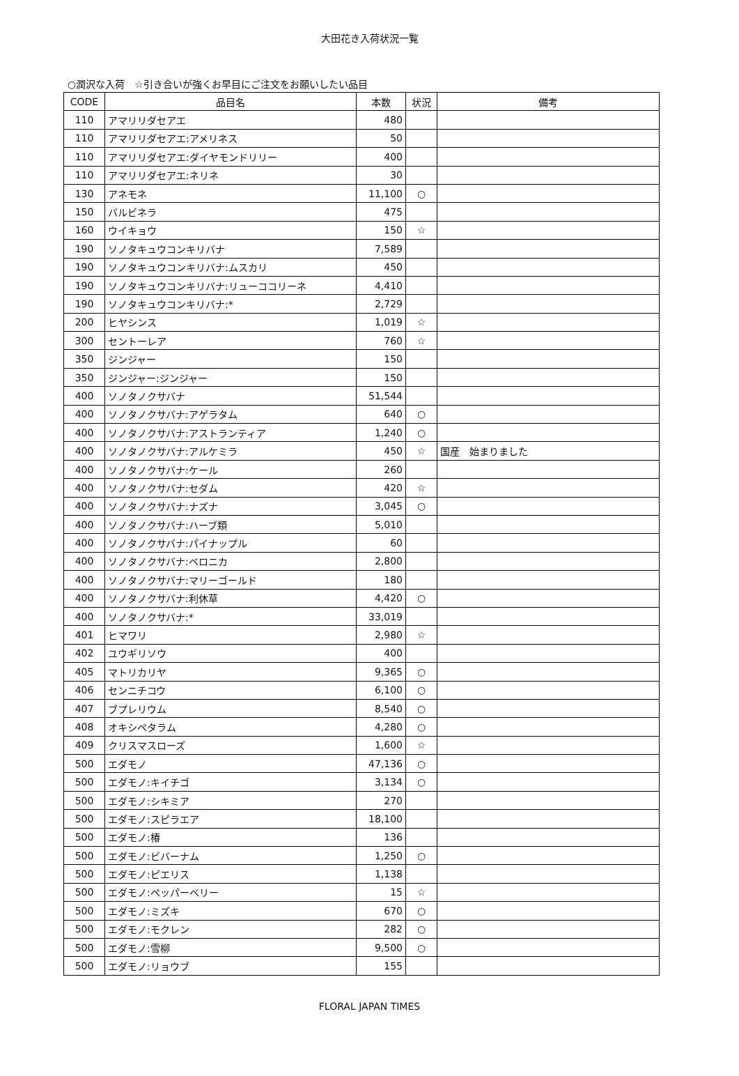大田花き入荷状況一覧
○潤沢な入荷　☆引き合いが強くお早目にご注文をお願いしたい品目
| CODE | 品目名 | 本数 | 状況 | 備考 |
| --- | --- | --- | --- | --- |
| 110 | アマリリダセアエ | 480 | | |
| 110 | アマリリダセアエ:アメリネス | 50 | | |
| 110 | アマリリダセアエ:ダイヤモンドリリー | 400 | | |
| 110 | アマリリダセアエ:ネリネ | 30 | | |
| 130 | アネモネ | 11,100 | ○ | |
| 150 | バルビネラ | 475 | | |
| 160 | ウイキョウ | 150 | ☆ | |
| 190 | ソノタキュウコンキリバナ | 7,589 | | |
| 190 | ソノタキュウコンキリバナ:ムスカリ | 450 | | |
| 190 | ソノタキュウコンキリバナ:リューココリーネ | 4,410 | | |
| 190 | ソノタキュウコンキリバナ:* | 2,729 | | |
| 200 | ヒヤシンス | 1,019 | ☆ | |
| 300 | セントーレア | 760 | ☆ | |
| 350 | ジンジャー | 150 | | |
| 350 | ジンジャー:ジンジャー | 150 | | |
| 400 | ソノタノクサバナ | 51,544 | | |
| 400 | ソノタノクサバナ:アゲラタム | 640 | ○ | |
| 400 | ソノタノクサバナ:アストランティア | 1,240 | ○ | |
| 400 | ソノタノクサバナ:アルケミラ | 450 | ☆ | 国産 始まりました |
| 400 | ソノタノクサバナ:ケール | 260 | | |
| 400 | ソノタノクサバナ:セダム | 420 | ☆ | |
| 400 | ソノタノクサバナ:ナズナ | 3,045 | ○ | |
| 400 | ソノタノクサバナ:ハーブ類 | 5,010 | | |
| 400 | ソノタノクサバナ:パイナップル | 60 | | |
| 400 | ソノタノクサバナ:ベロニカ | 2,800 | | |
| 400 | ソノタノクサバナ:マリーゴールド | 180 | | |
| 400 | ソノタノクサバナ:利休草 | 4,420 | ○ | |
| 400 | ソノタノクサバナ:* | 33,019 | | |
| 401 | ヒマワリ | 2,980 | ☆ | |
| 402 | ユウギリソウ | 400 | | |
| 405 | マトリカリヤ | 9,365 | ○ | |
| 406 | センニチコウ | 6,100 | ○ | |
| 407 | ブプレリウム | 8,540 | ○ | |
| 408 | オキシペタラム | 4,280 | ○ | |
| 409 | クリスマスローズ | 1,600 | ☆ | |
| 500 | エダモノ | 47,136 | ○ | |
| 500 | エダモノ:キイチゴ | 3,134 | ○ | |
| 500 | エダモノ:シキミア | 270 | | |
| 500 | エダモノ:スピラエア | 18,100 | | |
| 500 | エダモノ:椿 | 136 | | |
| 500 | エダモノ:ビバーナム | 1,250 | ○ | |
| 500 | エダモノ:ピエリス | 1,138 | | |
| 500 | エダモノ:ペッパーベリー | 15 | ☆ | |
| 500 | エダモノ:ミズキ | 670 | ○ | |
| 500 | エダモノ:モクレン | 282 | ○ | |
| 500 | エダモノ:雪柳 | 9,500 | ○ | |
| 500 | エダモノ:リョウブ | 155 | | |
FLORAL JAPAN TIMES